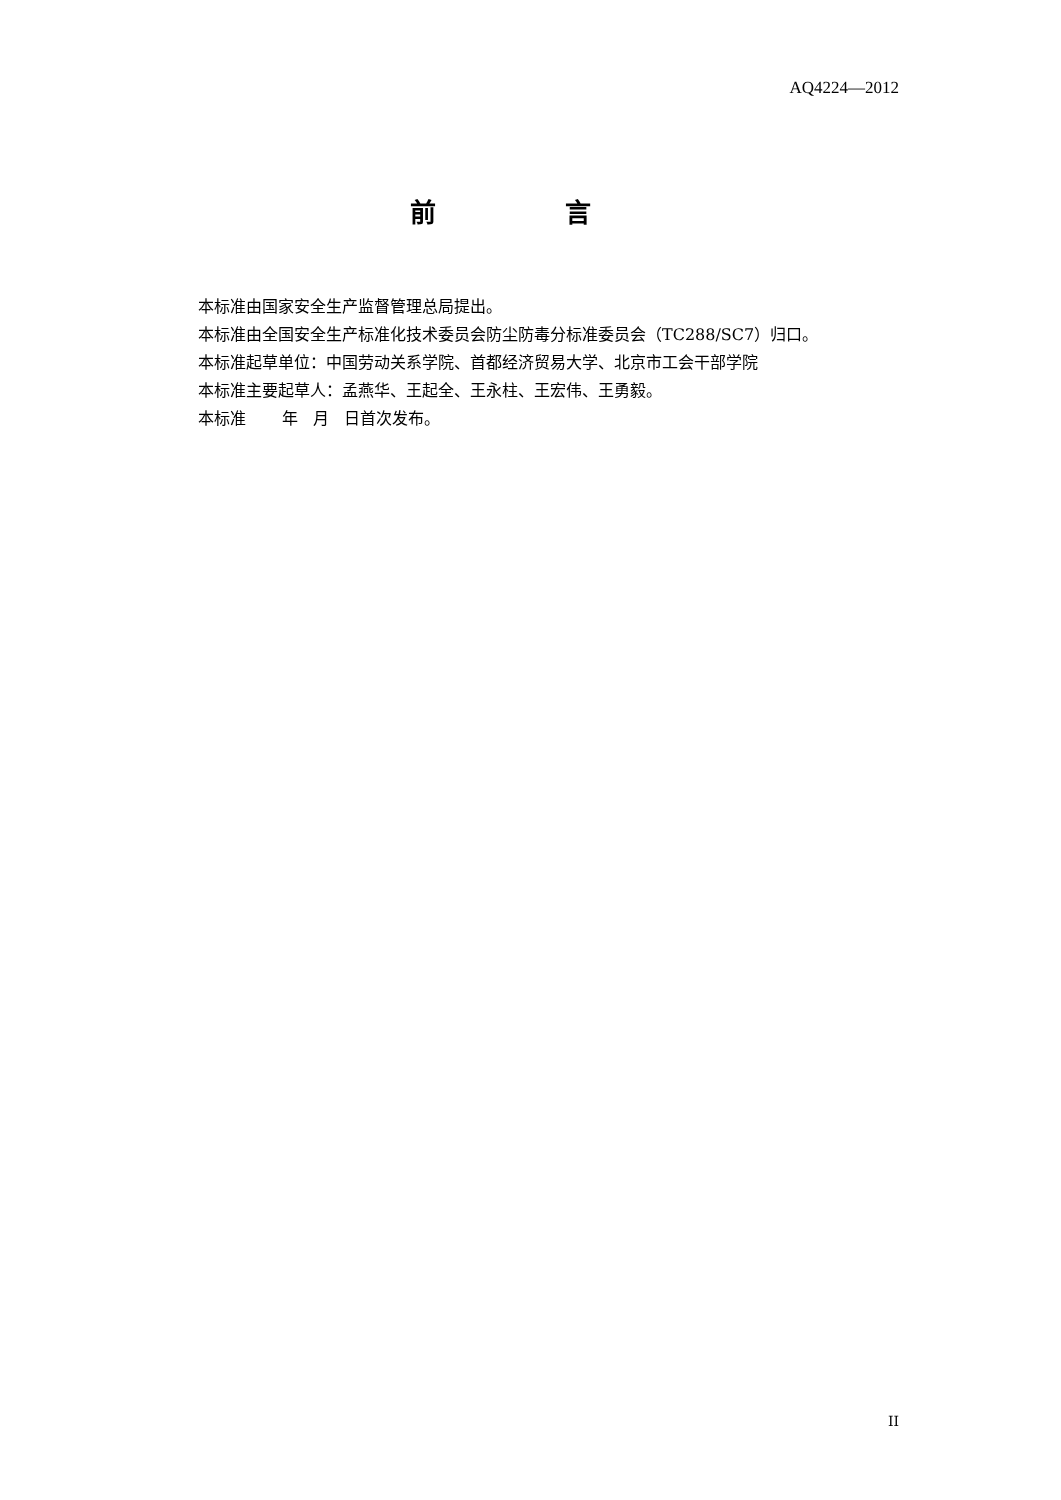AQ4224—2012
前 言
本标准由国家安全生产监督管理总局提出。
本标准由全国安全生产标准化技术委员会防尘防毒分标准委员会（TC288/SC7）归口。
本标准起草单位：中国劳动关系学院、首都经济贸易大学、北京市工会干部学院
本标准主要起草人：孟燕华、王起全、王永柱、王宏伟、王勇毅。
本标准 年 月 日首次发布。
II